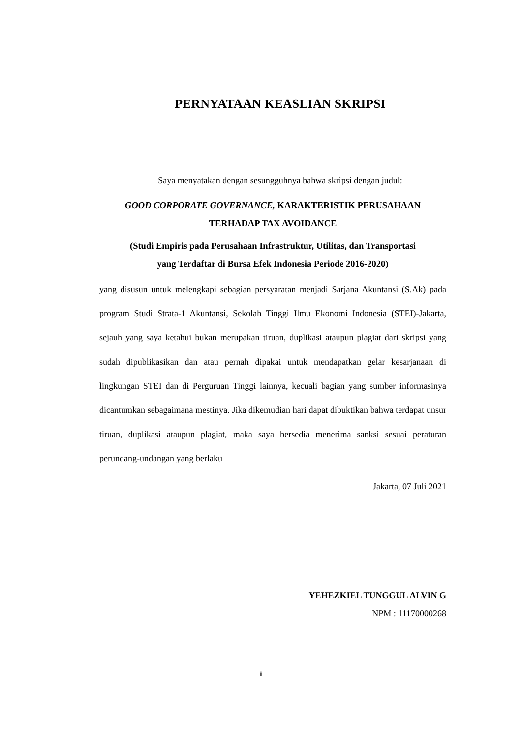PERNYATAAN KEASLIAN SKRIPSI
Saya menyatakan dengan sesungguhnya bahwa skripsi dengan judul:
GOOD CORPORATE GOVERNANCE, KARAKTERISTIK PERUSAHAAN
TERHADAP TAX AVOIDANCE
(Studi Empiris pada Perusahaan Infrastruktur, Utilitas, dan Transportasi
yang Terdaftar di Bursa Efek Indonesia Periode 2016-2020)
yang disusun untuk melengkapi sebagian persyaratan menjadi Sarjana Akuntansi (S.Ak) pada program Studi Strata-1 Akuntansi, Sekolah Tinggi Ilmu Ekonomi Indonesia (STEI)-Jakarta, sejauh yang saya ketahui bukan merupakan tiruan, duplikasi ataupun plagiat dari skripsi yang sudah dipublikasikan dan atau pernah dipakai untuk mendapatkan gelar kesarjanaan di lingkungan STEI dan di Perguruan Tinggi lainnya, kecuali bagian yang sumber informasinya dicantumkan sebagaimana mestinya. Jika dikemudian hari dapat dibuktikan bahwa terdapat unsur tiruan, duplikasi ataupun plagiat, maka saya bersedia menerima sanksi sesuai peraturan perundang-undangan yang berlaku
Jakarta, 07 Juli 2021
YEHEZKIEL TUNGGUL ALVIN G
NPM : 11170000268
ii